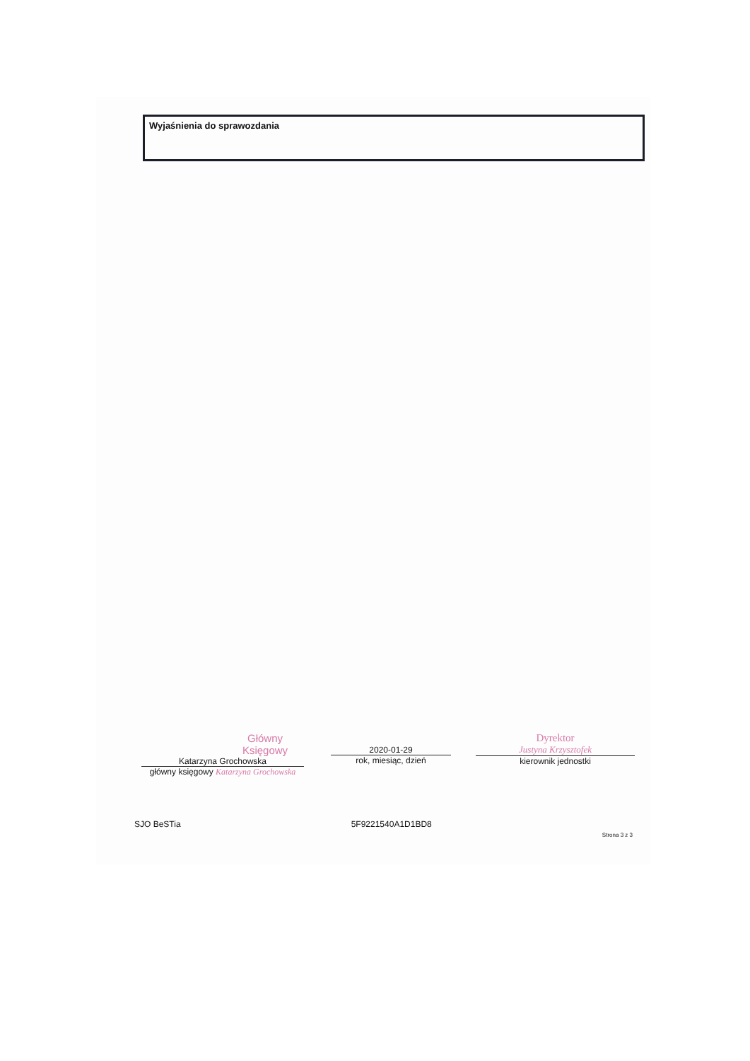Wyjaśnienia do sprawozdania
Główny Księgowy
Katarzyna Grochowska
główny księgowy Katarzyna Grochowska
2020-01-29
rok, miesiąc, dzień
Dyrektor
Justyna Krzysztofek
kierownik jednostki
SJO BeSTia 5F9221540A1D1BD8
Strona 3 z 3